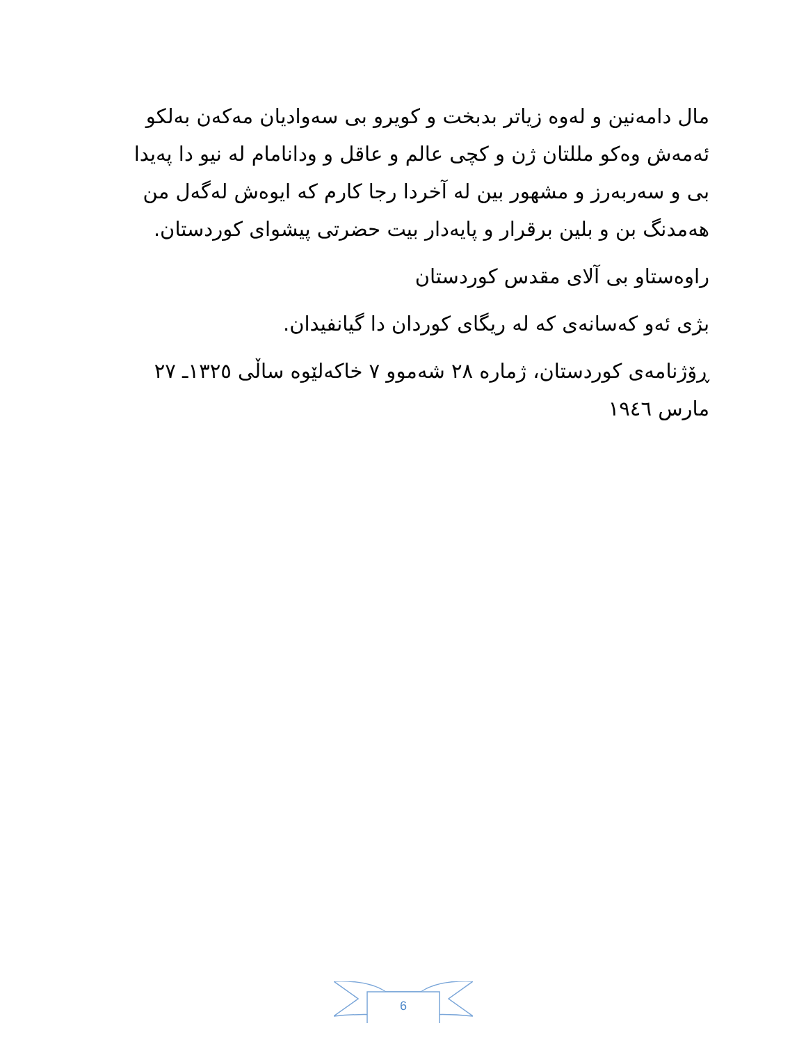مال دامەنین و لەوە زیاتر بدبخت و کویرو بی سەوادیان مەکەن بەلکو ئەمەش وەکو مللتان ژن و کچی عالم و عاقل و ودانامام لە نیو دا پەیدا بی و سەربەرز و مشهور بین لە آخردا رجا کارم کە ایوەش لەگەل من هەمدنگ بن و بلین برقرار و پایەدار بیت حضرتی پیشوای کوردستان.
راوەستاو بی آلای مقدس کوردستان
بژی ئەو کەسانەی کە لە ریگای کوردان دا گیانفیدان.
ڕۆژنامەی کوردستان، ژمارە ٢٨ شەموو ٧ خاکەلێوە ساڵی ١٣٢٥ـ ٢٧ مارس ١٩٤٦
6